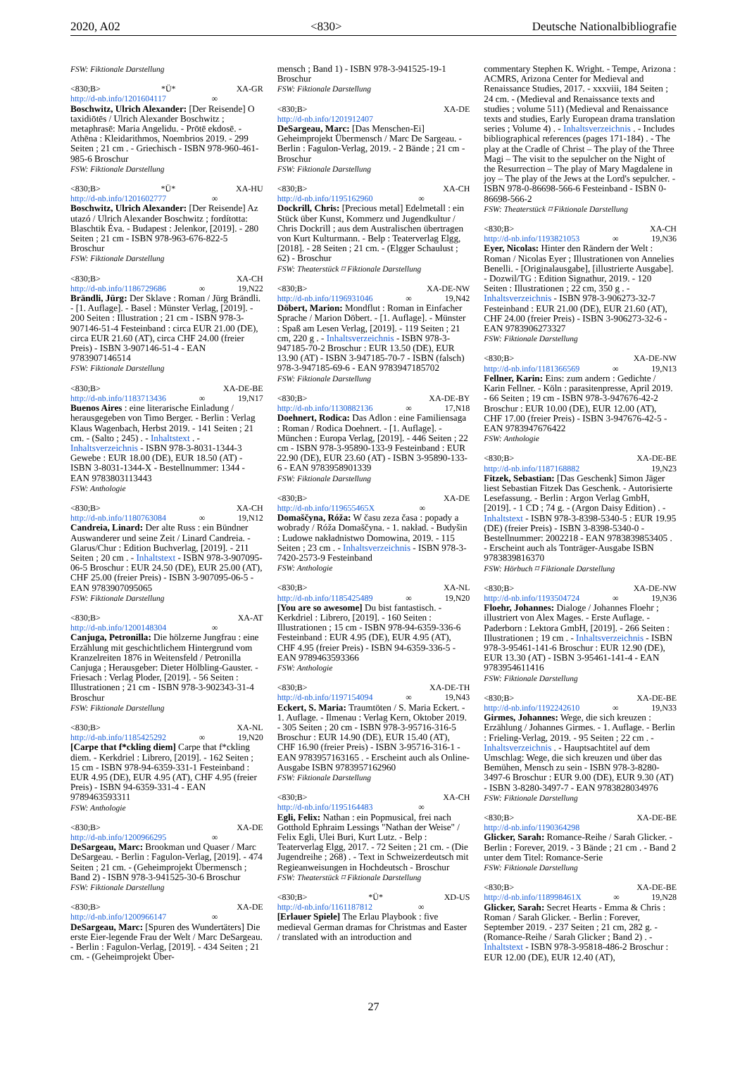2020, A02 <830> Deutsche Nationalbibliografie
FSW: Fiktionale Darstellung
<830;B> *Ü* XA-GR
http://d-nb.info/1201604117 ∞
Boschwitz, Ulrich Alexander: [Der Reisende] O taxidiōtēs / Ulrich Alexander Boschwitz ; metaphrasē: Maria Angelidu. - Prōtē ekdosē. - Athēna : Kleidarithmos, Noembrios 2019. - 299 Seiten ; 21 cm . - Griechisch - ISBN 978-960-461-985-6 Broschur
FSW: Fiktionale Darstellung
<830;B> *Ü* XA-HU
http://d-nb.info/1201602777 ∞
Boschwitz, Ulrich Alexander: [Der Reisende] Az utazó / Ulrich Alexander Boschwitz ; fordította: Blaschtik Éva. - Budapest : Jelenkor, [2019]. - 280 Seiten ; 21 cm - ISBN 978-963-676-822-5 Broschur
FSW: Fiktionale Darstellung
<830;B> XA-CH
http://d-nb.info/1186729686 ∞ 19,N22
Brändli, Jürg: Der Sklave : Roman / Jürg Brändli. - [1. Auflage]. - Basel : Münster Verlag, [2019]. - 200 Seiten : Illustration ; 21 cm - ISBN 978-3-907146-51-4 Festeinband : circa EUR 21.00 (DE), circa EUR 21.60 (AT), circa CHF 24.00 (freier Preis) - ISBN 3-907146-51-4 - EAN 9783907146514
FSW: Fiktionale Darstellung
<830;B> XA-DE-BE
http://d-nb.info/1183713436 ∞ 19,N17
Buenos Aires : eine literarische Einladung / herausgegeben von Timo Berger. - Berlin : Verlag Klaus Wagenbach, Herbst 2019. - 141 Seiten ; 21 cm. - (Salto ; 245) . - Inhaltstext . - Inhaltsverzeichnis - ISBN 978-3-8031-1344-3 Gewebe : EUR 18.00 (DE), EUR 18.50 (AT) - ISBN 3-8031-1344-X - Bestellnummer: 1344 - EAN 9783803113443
FSW: Anthologie
<830;B> XA-CH
http://d-nb.info/1180763084 ∞ 19,N12
Candreia, Linard: Der alte Russ : ein Bündner Auswanderer und seine Zeit / Linard Candreia. - Glarus/Chur : Edition Buchverlag, [2019]. - 211 Seiten ; 20 cm . - Inhaltstext - ISBN 978-3-907095-06-5 Broschur : EUR 24.50 (DE), EUR 25.00 (AT), CHF 25.00 (freier Preis) - ISBN 3-907095-06-5 - EAN 9783907095065
FSW: Fiktionale Darstellung
<830;B> XA-AT
http://d-nb.info/1200148304 ∞
Canjuga, Petronilla: Die hölzerne Jungfrau : eine Erzählung mit geschichtlichem Hintergrund vom Kranzelreiten 1876 in Weitensfeld / Petronilla Canjuga ; Herausgeber: Dieter Hölbling-Gauster. - Friesach : Verlag Ploder, [2019]. - 56 Seiten : Illustrationen ; 21 cm - ISBN 978-3-902343-31-4 Broschur
FSW: Fiktionale Darstellung
<830;B> XA-NL
http://d-nb.info/1185425292 ∞ 19,N20
[Carpe that f*ckling diem] Carpe that f*ckling diem. - Kerkdriel : Librero, [2019]. - 162 Seiten ; 15 cm - ISBN 978-94-6359-331-1 Festeinband : EUR 4.95 (DE), EUR 4.95 (AT), CHF 4.95 (freier Preis) - ISBN 94-6359-331-4 - EAN 9789463593311
FSW: Anthologie
<830;B> XA-DE
http://d-nb.info/1200966295 ∞
DeSargeau, Marc: Brookman und Quaser / Marc DeSargeau. - Berlin : Fagulon-Verlag, [2019]. - 474 Seiten ; 21 cm. - (Geheimprojekt Übermensch ; Band 2) - ISBN 978-3-941525-30-6 Broschur
FSW: Fiktionale Darstellung
<830;B> XA-DE
http://d-nb.info/1200966147 ∞
DeSargeau, Marc: [Spuren des Wundertäters] Die erste Eier-legende Frau der Welt / Marc DeSargeau. - Berlin : Fagulon-Verlag, [2019]. - 434 Seiten ; 21 cm. - (Geheimprojekt Über-
mensch ; Band 1) - ISBN 978-3-941525-19-1 Broschur
FSW: Fiktionale Darstellung
<830;B> XA-DE
http://d-nb.info/1201912407
DeSargeau, Marc: [Das Menschen-Ei] Geheimprojekt Übermensch / Marc De Sargeau. - Berlin : Fagulon-Verlag, 2019. - 2 Bände ; 21 cm - Broschur
FSW: Fiktionale Darstellung
<830;B> XA-CH
http://d-nb.info/1195162960 ∞
Dockrill, Chris: [Precious metal] Edelmetall : ein Stück über Kunst, Kommerz und Jugendkultur / Chris Dockrill ; aus dem Australischen übertragen von Kurt Kulturmann. - Belp : Teaterverlag Elgg, [2018]. - 28 Seiten ; 21 cm. - (Elgger Schaulust ; 62) - Broschur
FSW: Theaterstück ⌑ Fiktionale Darstellung
<830;B> XA-DE-NW
http://d-nb.info/1196931046 ∞ 19,N42
Döbert, Marion: Mondflut : Roman in Einfacher Sprache / Marion Döbert. - [1. Auflage]. - Münster : Spaß am Lesen Verlag, [2019]. - 119 Seiten ; 21 cm, 220 g . - Inhaltsverzeichnis - ISBN 978-3-947185-70-2 Broschur : EUR 13.50 (DE), EUR 13.90 (AT) - ISBN 3-947185-70-7 - ISBN (falsch) 978-3-947185-69-6 - EAN 9783947185702
FSW: Fiktionale Darstellung
<830;B> XA-DE-BY
http://d-nb.info/1130882136 ∞ 17,N18
Doehnert, Rodica: Das Adlon : eine Familiensaga : Roman / Rodica Doehnert. - [1. Auflage]. - München : Europa Verlag, [2019]. - 446 Seiten ; 22 cm - ISBN 978-3-95890-133-9 Festeinband : EUR 22.90 (DE), EUR 23.60 (AT) - ISBN 3-95890-133-6 - EAN 9783958901339
FSW: Fiktionale Darstellung
<830;B> XA-DE
http://d-nb.info/119655465X ∞
Domaščyna, Róža: W času zeza časa : popady a wobrady / Róža Domaščyna. - 1. nakład. - Budyšin : Ludowe nakładnistwo Domowina, 2019. - 115 Seiten ; 23 cm . - Inhaltsverzeichnis - ISBN 978-3-7420-2573-9 Festeinband
FSW: Anthologie
<830;B> XA-NL
http://d-nb.info/1185425489 ∞ 19,N20
[You are so awesome] Du bist fantastisch. - Kerkdriel : Librero, [2019]. - 160 Seiten : Illustrationen ; 15 cm - ISBN 978-94-6359-336-6 Festeinband : EUR 4.95 (DE), EUR 4.95 (AT), CHF 4.95 (freier Preis) - ISBN 94-6359-336-5 - EAN 9789463593366
FSW: Anthologie
<830;B> XA-DE-TH
http://d-nb.info/1197154094 ∞ 19,N43
Eckert, S. Maria: Traumtöten / S. Maria Eckert. - 1. Auflage. - Ilmenau : Verlag Kern, Oktober 2019. - 305 Seiten ; 20 cm - ISBN 978-3-95716-316-5 Broschur : EUR 14.90 (DE), EUR 15.40 (AT), CHF 16.90 (freier Preis) - ISBN 3-95716-316-1 - EAN 9783957163165 . - Erscheint auch als Online-Ausgabe ISBN 9783957162960
FSW: Fiktionale Darstellung
<830;B> XA-CH
http://d-nb.info/1195164483 ∞
Egli, Felix: Nathan : ein Popmusical, frei nach Gotthold Ephraim Lessings "Nathan der Weise" / Felix Egli, Ulei Buri, Kurt Lutz. - Belp : Teaterverlag Elgg, 2017. - 72 Seiten ; 21 cm. - (Die Jugendreihe ; 268) . - Text in Schweizerdeutsch mit Regieanweisungen in Hochdeutsch - Broschur
FSW: Theaterstück ⌑ Fiktionale Darstellung
<830;B> *Ü* XD-US
http://d-nb.info/1161187812 ∞
[Erlauer Spiele] The Erlau Playbook : five medieval German dramas for Christmas and Easter / translated with an introduction and
commentary Stephen K. Wright. - Tempe, Arizona : ACMRS, Arizona Center for Medieval and Renaissance Studies, 2017. - xxxviii, 184 Seiten ; 24 cm. - (Medieval and Renaissance texts and studies ; volume 511) (Medieval and Renaissance texts and studies, Early European drama translation series ; Volume 4) . - Inhaltsverzeichnis . - Includes bibliographical references (pages 171-184) . - The play at the Cradle of Christ – The play of the Three Magi – The visit to the sepulcher on the Night of the Resurrection – The play of Mary Magdalene in joy – The play of the Jews at the Lord's sepulcher. - ISBN 978-0-86698-566-6 Festeinband - ISBN 0-86698-566-2
FSW: Theaterstück ⌑ Fiktionale Darstellung
<830;B> XA-CH
http://d-nb.info/1193821053 ∞ 19,N36
Eyer, Nicolas: Hinter den Rändern der Welt : Roman / Nicolas Eyer ; Illustrationen von Annelies Benelli. - [Originalausgabe], [illustrierte Ausgabe]. - Dozwil/TG : Edition Signathur, 2019. - 120 Seiten : Illustrationen ; 22 cm, 350 g . - Inhaltsverzeichnis - ISBN 978-3-906273-32-7 Festeinband : EUR 21.00 (DE), EUR 21.60 (AT), CHF 24.00 (freier Preis) - ISBN 3-906273-32-6 - EAN 9783906273327
FSW: Fiktionale Darstellung
<830;B> XA-DE-NW
http://d-nb.info/1181366569 ∞ 19,N13
Fellner, Karin: Eins: zum andern : Gedichte / Karin Fellner. - Köln : parasitenpresse, April 2019. - 66 Seiten ; 19 cm - ISBN 978-3-947676-42-2 Broschur : EUR 10.00 (DE), EUR 12.00 (AT), CHF 17.00 (freier Preis) - ISBN 3-947676-42-5 - EAN 9783947676422
FSW: Anthologie
<830;B> XA-DE-BE
http://d-nb.info/1187168882 19,N23
Fitzek, Sebastian: [Das Geschenk] Simon Jäger liest Sebastian Fitzek Das Geschenk. - Autorisierte Lesefassung. - Berlin : Argon Verlag GmbH, [2019]. - 1 CD ; 74 g. - (Argon Daisy Edition) . - Inhaltstext - ISBN 978-3-8398-5340-5 : EUR 19.95 (DE) (freier Preis) - ISBN 3-8398-5340-0 - Bestellnummer: 2002218 - EAN 9783839853405 . - Erscheint auch als Tonträger-Ausgabe ISBN 9783839816370
FSW: Hörbuch ⌑ Fiktionale Darstellung
<830;B> XA-DE-NW
http://d-nb.info/1193504724 ∞ 19,N36
Floehr, Johannes: Dialoge / Johannes Floehr ; illustriert von Alex Mages. - Erste Auflage. - Paderborn : Lektora GmbH, [2019]. - 266 Seiten : Illustrationen ; 19 cm . - Inhaltsverzeichnis - ISBN 978-3-95461-141-6 Broschur : EUR 12.90 (DE), EUR 13.30 (AT) - ISBN 3-95461-141-4 - EAN 9783954611416
FSW: Fiktionale Darstellung
<830;B> XA-DE-BE
http://d-nb.info/1192242610 ∞ 19,N33
Girmes, Johannes: Wege, die sich kreuzen : Erzählung / Johannes Girmes. - 1. Auflage. - Berlin : Frieling-Verlag, 2019. - 95 Seiten ; 22 cm . - Inhaltsverzeichnis . - Hauptsachtitel auf dem Umschlag: Wege, die sich kreuzen und über das Bemühen, Mensch zu sein - ISBN 978-3-8280-3497-6 Broschur : EUR 9.00 (DE), EUR 9.30 (AT) - ISBN 3-8280-3497-7 - EAN 9783828034976
FSW: Fiktionale Darstellung
<830;B> XA-DE-BE
http://d-nb.info/1190364298
Glicker, Sarah: Romance-Reihe / Sarah Glicker. - Berlin : Forever, 2019. - 3 Bände ; 21 cm . - Band 2 unter dem Titel: Romance-Serie
FSW: Fiktionale Darstellung
<830;B> XA-DE-BE
http://d-nb.info/118998461X ∞ 19,N28
Glicker, Sarah: Secret Hearts - Emma & Chris : Roman / Sarah Glicker. - Berlin : Forever, September 2019. - 237 Seiten ; 21 cm, 282 g. - (Romance-Reihe / Sarah Glicker ; Band 2) . - Inhaltstext - ISBN 978-3-95818-486-2 Broschur : EUR 12.00 (DE), EUR 12.40 (AT),
27